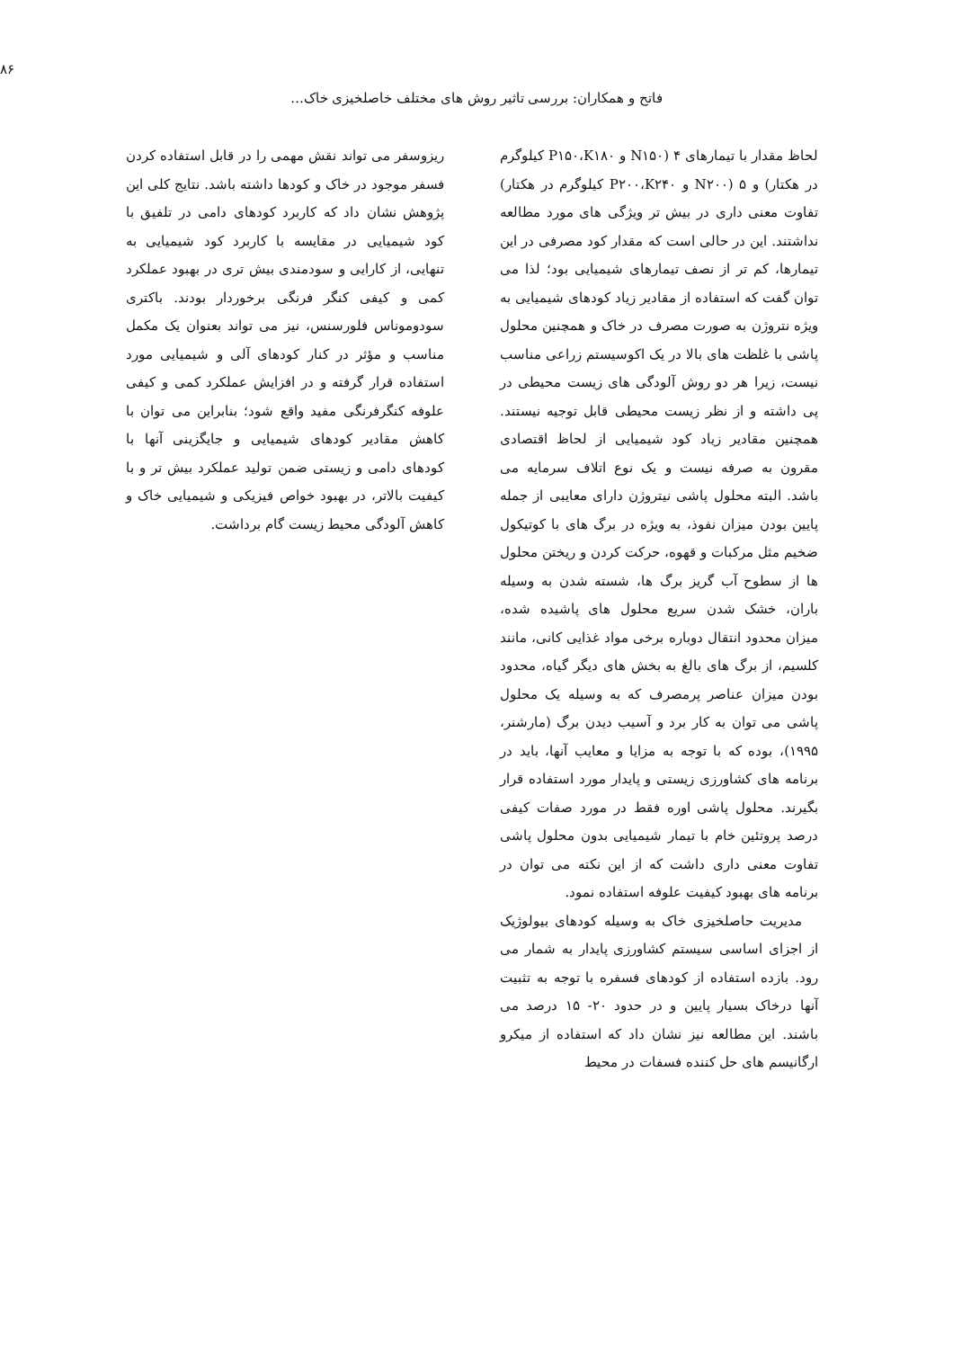۸۶
فاتح و همکاران: بررسی تاثیر روش های مختلف خاصلخیزی خاک...
لحاظ مقدار با تیمارهای ۴ (N۱۵۰ و P۱۵۰،K۱۸۰ کیلوگرم در هکتار) و ۵ (N۲۰۰ و P۲۰۰،K۲۴۰ کیلوگرم در هکتار) تفاوت معنی داری در بیش تر ویژگی های مورد مطالعه نداشتند. این در حالی است که مقدار کود مصرفی در این تیمارها، کم تر از نصف تیمارهای شیمیایی بود؛ لذا می توان گفت که استفاده از مقادیر زیاد کودهای شیمیایی به ویژه نتروژن به صورت مصرف در خاک و همچنین محلول پاشی با غلظت های بالا در یک اکوسیستم زراعی مناسب نیست، زیرا هر دو روش آلودگی های زیست محیطی در پی داشته و از نظر زیست محیطی قابل توجیه نیستند. همچنین مقادیر زیاد کود شیمیایی از لحاظ اقتصادی مقرون به صرفه نیست و یک نوع اتلاف سرمایه می باشد. البته محلول پاشی نیتروژن دارای معایبی از جمله پایین بودن میزان نفوذ، به ویژه در برگ های با کوتیکول ضخیم مثل مرکبات و قهوه، حرکت کردن و ریختن محلول ها از سطوح آب گریز برگ ها، شسته شدن به وسیله باران، خشک شدن سریع محلول های پاشیده شده، میزان محدود انتقال دوباره برخی مواد غذایی کانی، مانند کلسیم، از برگ های بالغ به بخش های دیگر گیاه، محدود بودن میزان عناصر پرمصرف که به وسیله یک محلول پاشی می توان به کار برد و آسیب دیدن برگ (مارشنر، ۱۹۹۵)، بوده که با توجه به مزایا و معایب آنها، باید در برنامه های کشاورزی زیستی و پایدار مورد استفاده قرار بگیرند. محلول پاشی اوره فقط در مورد صفات کیفی درصد پروتئین خام با تیمار شیمیایی بدون محلول پاشی تفاوت معنی داری داشت که از این نکته می توان در برنامه های بهبود کیفیت علوفه استفاده نمود.
مدیریت حاصلخیزی خاک به وسیله کودهای بیولوژیک از اجزای اساسی سیستم کشاورزی پایدار به شمار می رود. بازده استفاده از کودهای فسفره با توجه به تثبیت آنها درخاک بسیار پایین و در حدود ۲۰- ۱۵ درصد می باشند. این مطالعه نیز نشان داد که استفاده از میکرو ارگانیسم های حل کننده فسفات در محیط
ریزوسفر می تواند نقش مهمی را در قابل استفاده کردن فسفر موجود در خاک و کودها داشته باشد. نتایج کلی این پژوهش نشان داد که کاربرد کودهای دامی در تلفیق با کود شیمیایی در مقایسه با کاربرد کود شیمیایی به تنهایی، از کارایی و سودمندی بیش تری در بهبود عملکرد کمی و کیفی کنگر فرنگی برخوردار بودند. باکتری سودوموناس فلورسنس، نیز می تواند بعنوان یک مکمل مناسب و مؤثر در کنار کودهای آلی و شیمیایی مورد استفاده قرار گرفته و در افزایش عملکرد کمی و کیفی علوفه کنگرفرنگی مفید واقع شود؛ بنابراین می توان با کاهش مقادیر کودهای شیمیایی و جایگزینی آنها با کودهای دامی و زیستی ضمن تولید عملکرد بیش تر و با کیفیت بالاتر، در بهبود خواص فیزیکی و شیمیایی خاک و کاهش آلودگی محیط زیست گام برداشت.